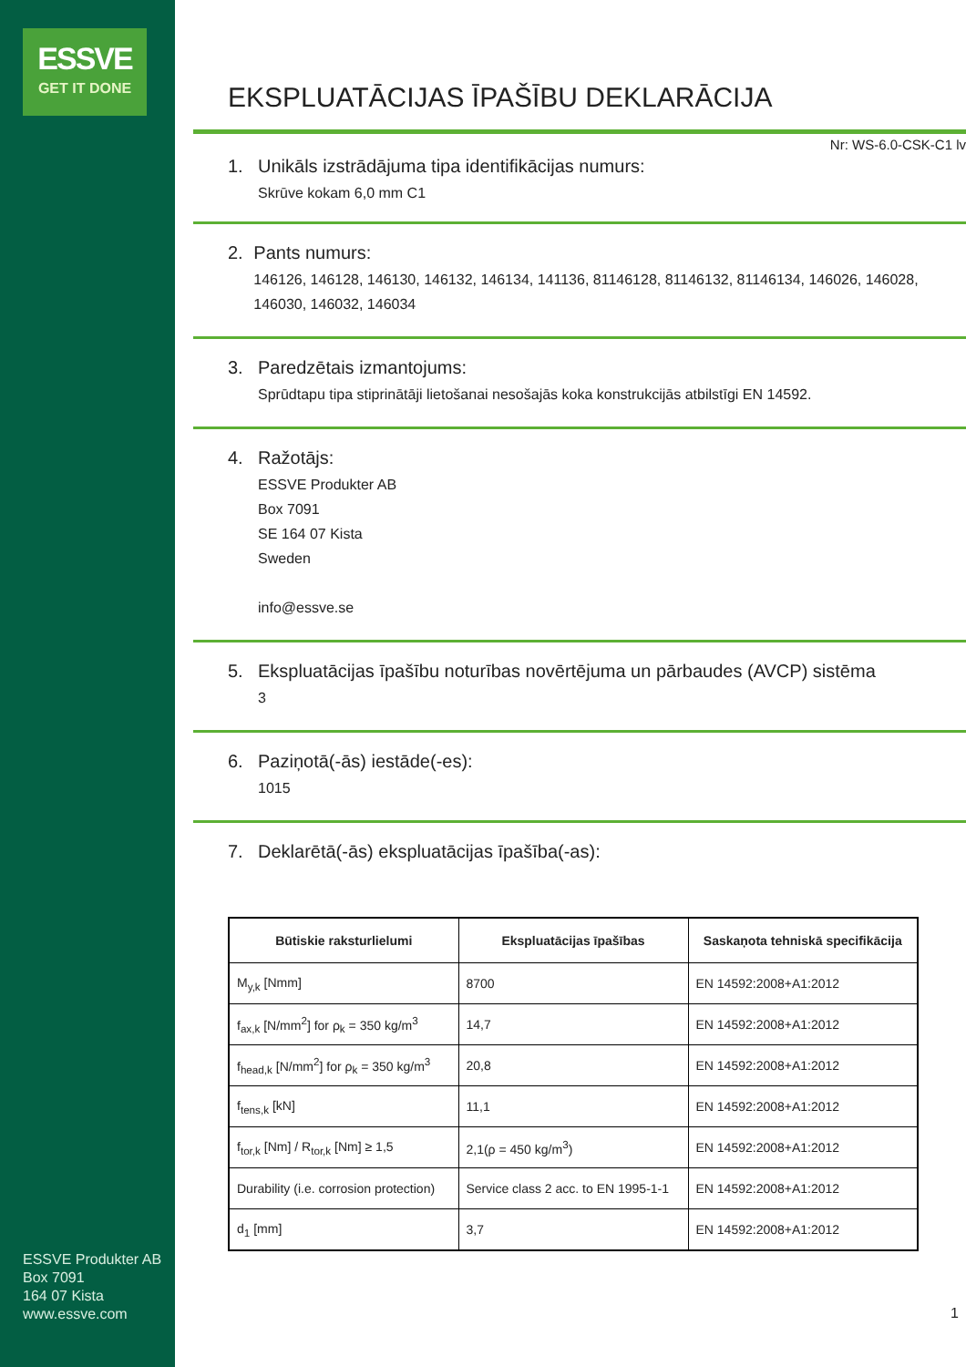ESSVE
GET IT DONE
ESSVE Produkter AB
Box 7091
164 07 Kista
www.essve.com
EKSPLUATĀCIJAS ĪPAŠĪBU DEKLARĀCIJA
Nr: WS-6.0-CSK-C1 lv
1. Unikāls izstrādājuma tipa identifikācijas numurs:
Skrūve kokam 6,0 mm C1
2. Pants numurs:
146126, 146128, 146130, 146132, 146134, 141136, 81146128, 81146132, 81146134, 146026, 146028, 146030, 146032, 146034
3. Paredzētais izmantojums:
Sprūdtapu tipa stiprinātāji lietošanai nesošajās koka konstrukcijās atbilstīgi EN 14592.
4. Ražotājs:
ESSVE Produkter AB
Box 7091
SE 164 07 Kista
Sweden
info@essve.se
5. Ekspluatācijas īpašību noturības novērtējuma un pārbaudes (AVCP) sistēma
3
6. Paziņotā(-ās) iestāde(-es):
1015
7. Deklarētā(-ās) ekspluatācijas īpašība(-as):
| Būtiskie raksturlielumi | Ekspluatācijas īpašības | Saskaņota tehniskā specifikācija |
| --- | --- | --- |
| M<sub>y,k</sub> [Nmm] | 8700 | EN 14592:2008+A1:2012 |
| f<sub>ax,k</sub> [N/mm<sup>2</sup>] for ρ<sub>k</sub> = 350 kg/m<sup>3</sup> | 14,7 | EN 14592:2008+A1:2012 |
| f<sub>head,k</sub> [N/mm<sup>2</sup>] for ρ<sub>k</sub> = 350 kg/m<sup>3</sup> | 20,8 | EN 14592:2008+A1:2012 |
| f<sub>tens,k</sub> [kN] | 11,1 | EN 14592:2008+A1:2012 |
| f<sub>tor,k</sub> [Nm] / R<sub>tor,k</sub> [Nm] ≥ 1,5 | 2,1(ρ = 450 kg/m<sup>3</sup>) | EN 14592:2008+A1:2012 |
| Durability (i.e. corrosion protection) | Service class 2 acc. to EN 1995-1-1 | EN 14592:2008+A1:2012 |
| d<sub>1</sub> [mm] | 3,7 | EN 14592:2008+A1:2012 |
1